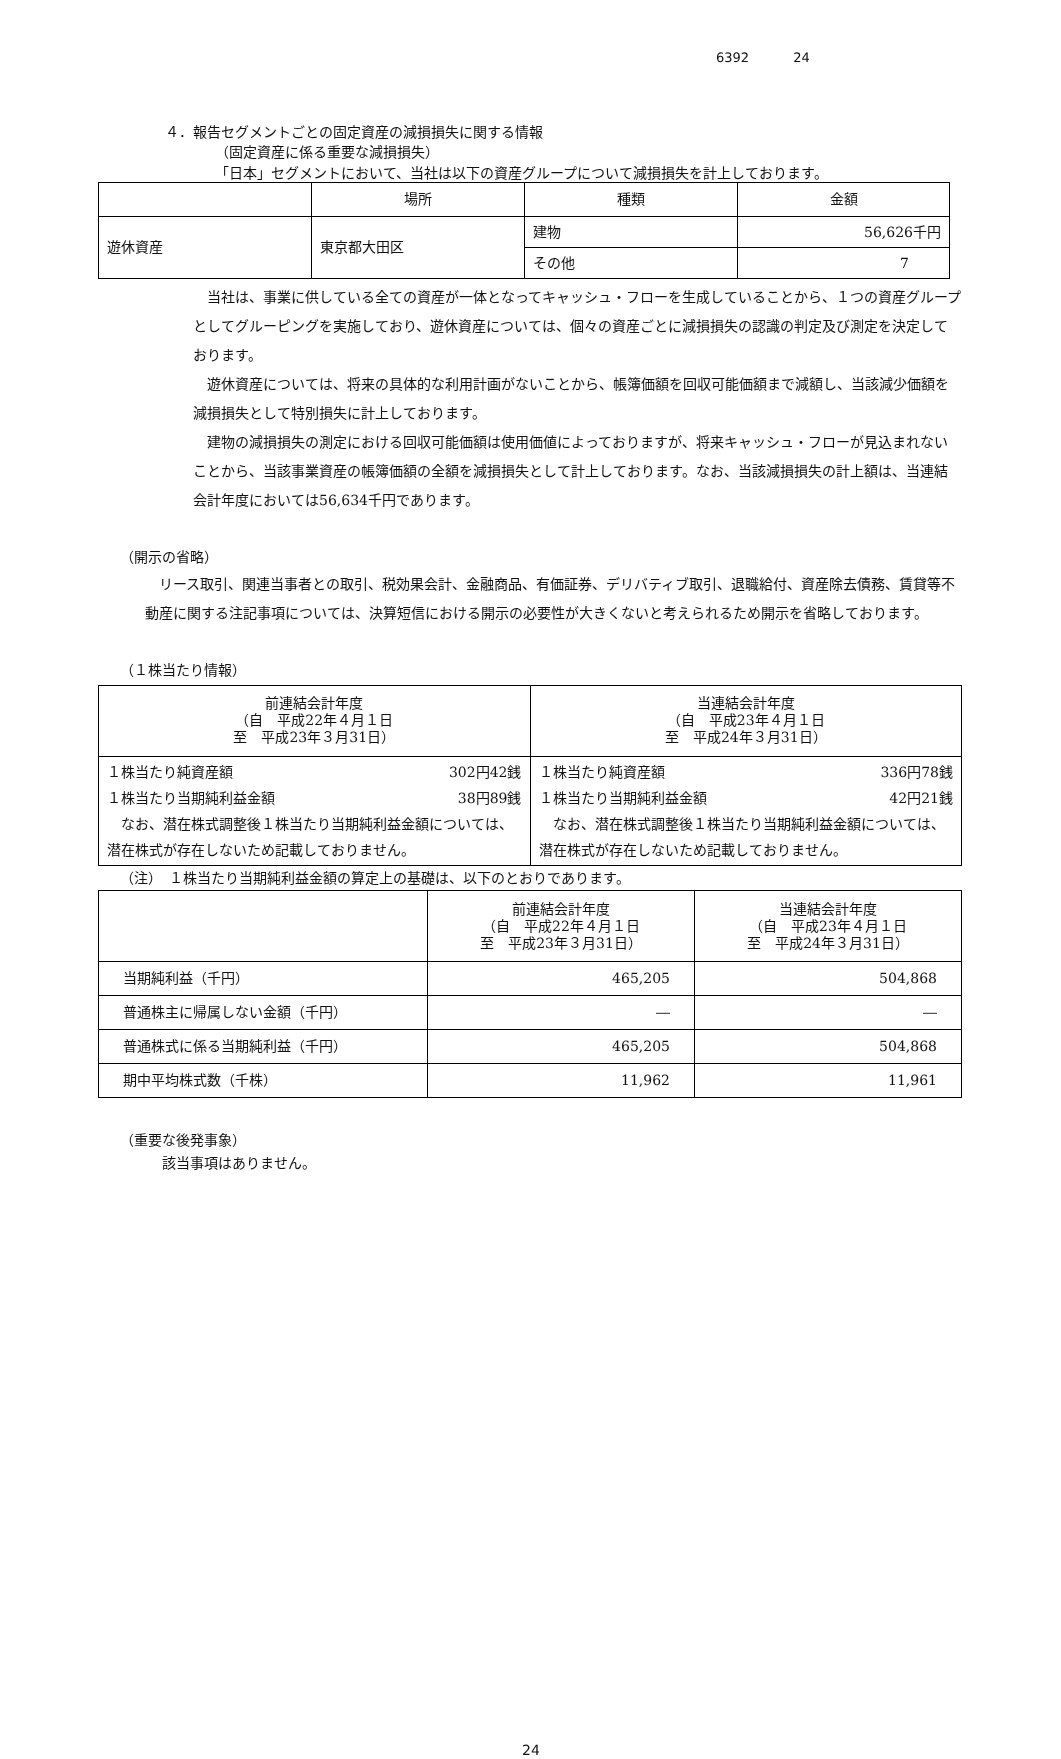6392 24
４．報告セグメントごとの固定資産の減損損失に関する情報
（固定資産に係る重要な減損損失）
「日本」セグメントにおいて、当社は以下の資産グループについて減損損失を計上しております。
| | 場所 | 種類 | 金額 |
| --- | --- | --- | --- |
| 遊休資産 | 東京都大田区 | 建物 | 56,626千円 |
| | | その他 | 7 |
当社は、事業に供している全ての資産が一体となってキャッシュ・フローを生成していることから、１つの資産グループとしてグルーピングを実施しており、遊休資産については、個々の資産ごとに減損損失の認識の判定及び測定を決定しております。
遊休資産については、将来の具体的な利用計画がないことから、帳簿価額を回収可能価額まで減額し、当該減少価額を減損損失として特別損失に計上しております。
建物の減損損失の測定における回収可能価額は使用価値によっておりますが、将来キャッシュ・フローが見込まれないことから、当該事業資産の帳簿価額の全額を減損損失として計上しております。なお、当該減損損失の計上額は、当連結会計年度においては56,634千円であります。
（開示の省略）
リース取引、関連当事者との取引、税効果会計、金融商品、有価証券、デリバティブ取引、退職給付、資産除去債務、賃貸等不動産に関する注記事項については、決算短信における開示の必要性が大きくないと考えられるため開示を省略しております。
（１株当たり情報）
| 前連結会計年度 （自 平成22年４月１日 至 平成23年３月31日） | 当連結会計年度 （自 平成23年４月１日 至 平成24年３月31日） |
| --- | --- |
| １株当たり純資産額 302円42銭 １株当たり当期純利益金額 38円89銭 なお、潜在株式調整後１株当たり当期純利益金額については、潜在株式が存在しないため記載しておりません。 | １株当たり純資産額 336円78銭 １株当たり当期純利益金額 42円21銭 なお、潜在株式調整後１株当たり当期純利益金額については、潜在株式が存在しないため記載しておりません。 |
（注）　１株当たり当期純利益金額の算定上の基礎は、以下のとおりであります。
| | 前連結会計年度 （自 平成22年４月１日 至 平成23年３月31日） | 当連結会計年度 （自 平成23年４月１日 至 平成24年３月31日） |
| --- | --- | --- |
| 当期純利益（千円） | 465,205 | 504,868 |
| 普通株主に帰属しない金額（千円） | ― | ― |
| 普通株式に係る当期純利益（千円） | 465,205 | 504,868 |
| 期中平均株式数（千株） | 11,962 | 11,961 |
（重要な後発事象）
該当事項はありません。
24